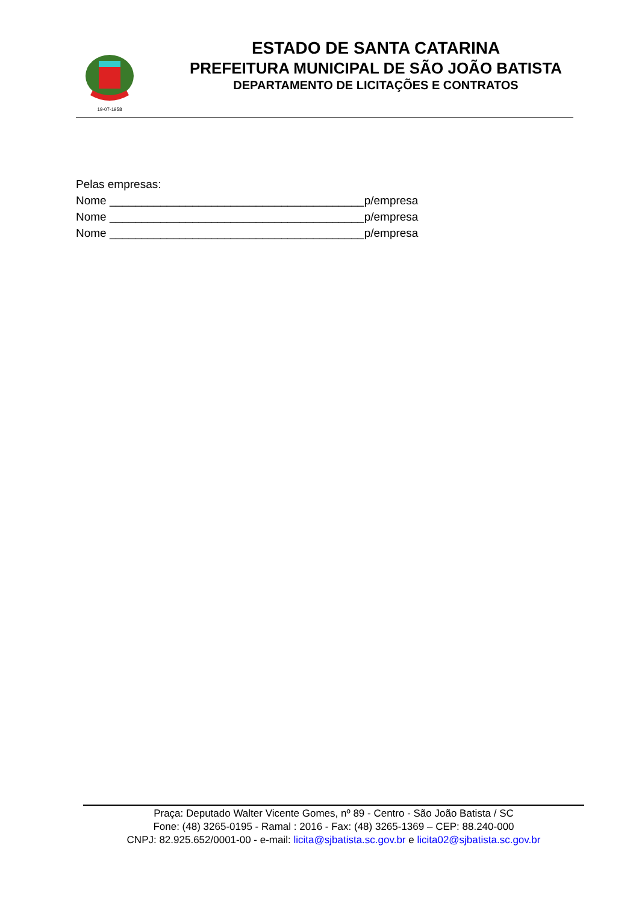19-07-1958
ESTADO DE SANTA CATARINA
PREFEITURA MUNICIPAL DE SÃO JOÃO BATISTA
DEPARTAMENTO DE LICITAÇÕES E CONTRATOS
Pelas empresas:
Nome ________________________________________p/empresa
Nome ________________________________________p/empresa
Nome ________________________________________p/empresa
Praça: Deputado Walter Vicente Gomes, nº 89 - Centro - São João Batista / SC
Fone: (48) 3265-0195 - Ramal : 2016 - Fax: (48) 3265-1369 – CEP: 88.240-000
CNPJ: 82.925.652/0001-00 - e-mail: licita@sjbatista.sc.gov.br e licita02@sjbatista.sc.gov.br